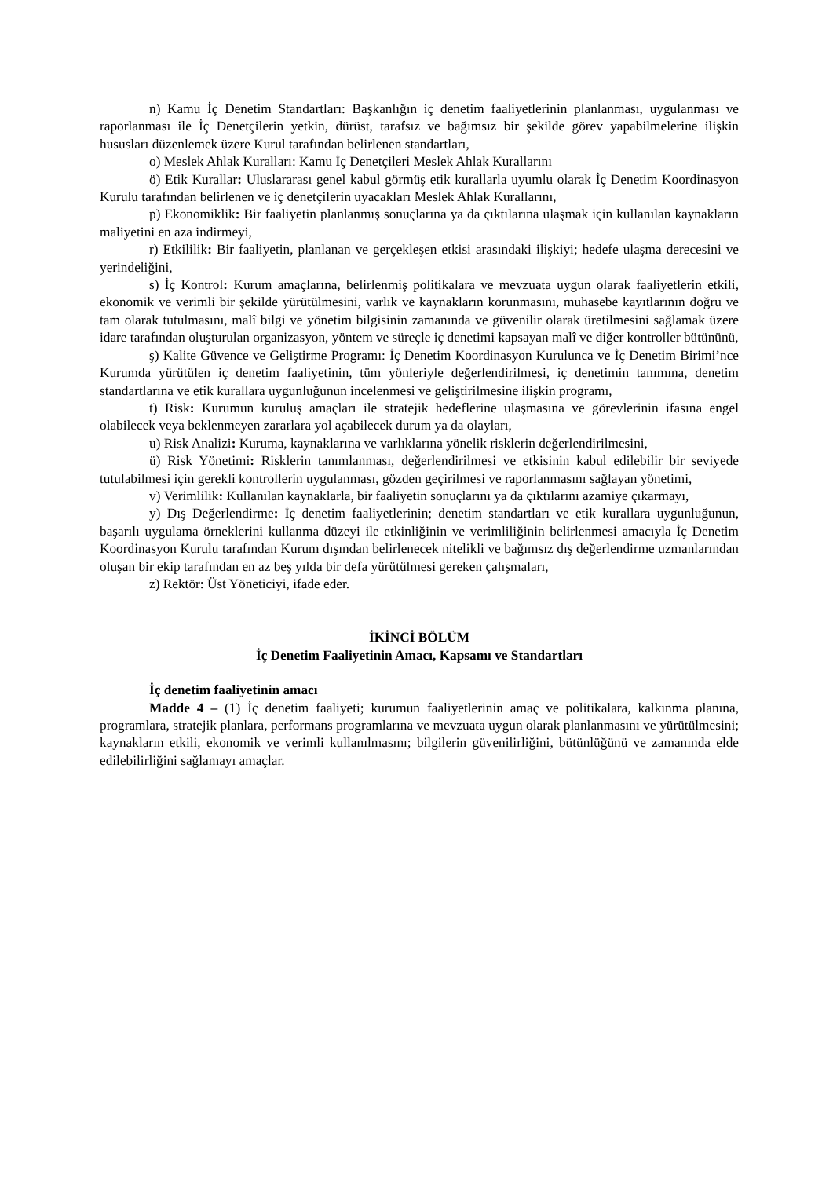n) Kamu İç Denetim Standartları: Başkanlığın iç denetim faaliyetlerinin planlanması, uygulanması ve raporlanması ile İç Denetçilerin yetkin, dürüst, tarafsız ve bağımsız bir şekilde görev yapabilmelerine ilişkin hususları düzenlemek üzere Kurul tarafından belirlenen standartları,
o) Meslek Ahlak Kuralları: Kamu İç Denetçileri Meslek Ahlak Kurallarını
ö) Etik Kurallar: Uluslararası genel kabul görmüş etik kurallarla uyumlu olarak İç Denetim Koordinasyon Kurulu tarafından belirlenen ve iç denetçilerin uyacakları Meslek Ahlak Kurallarını,
p) Ekonomiklik: Bir faaliyetin planlanmış sonuçlarına ya da çıktılarına ulaşmak için kullanılan kaynakların maliyetini en aza indirmeyi,
r) Etkililik: Bir faaliyetin, planlanan ve gerçekleşen etkisi arasındaki ilişkiyi; hedefe ulaşma derecesini ve yerindeliğini,
s) İç Kontrol: Kurum amaçlarına, belirlenmiş politikalara ve mevzuata uygun olarak faaliyetlerin etkili, ekonomik ve verimli bir şekilde yürütülmesini, varlık ve kaynakların korunmasını, muhasebe kayıtlarının doğru ve tam olarak tutulmasını, malî bilgi ve yönetim bilgisinin zamanında ve güvenilir olarak üretilmesini sağlamak üzere idare tarafından oluşturulan organizasyon, yöntem ve süreçle iç denetimi kapsayan malî ve diğer kontroller bütününü,
ş) Kalite Güvence ve Geliştirme Programı: İç Denetim Koordinasyon Kurulunca ve İç Denetim Birimi’nce Kurumda yürütülen iç denetim faaliyetinin, tüm yönleriyle değerlendirilmesi, iç denetimin tanımına, denetim standartlarına ve etik kurallara uygunluğunun incelenmesi ve geliştirilmesine ilişkin programı,
t) Risk: Kurumun kuruluş amaçları ile stratejik hedeflerine ulaşmasına ve görevlerinin ifasına engel olabilecek veya beklenmeyen zararlara yol açabilecek durum ya da olayları,
u) Risk Analizi: Kuruma, kaynaklarına ve varlıklarına yönelik risklerin değerlendirilmesini,
ü) Risk Yönetimi: Risklerin tanımlanması, değerlendirilmesi ve etkisinin kabul edilebilir bir seviyede tutulabilmesi için gerekli kontrollerin uygulanması, gözden geçirilmesi ve raporlanmasını sağlayan yönetimi,
v) Verimlilik: Kullanılan kaynaklarla, bir faaliyetin sonuçlarını ya da çıktılarını azamiye çıkarmayı,
y) Dış Değerlendirme: İç denetim faaliyetlerinin; denetim standartları ve etik kurallara uygunluğunun, başarılı uygulama örneklerini kullanma düzeyi ile etkinliğinin ve verimliliğinin belirlenmesi amacıyla İç Denetim Koordinasyon Kurulu tarafından Kurum dışından belirlenecek nitelikli ve bağımsız dış değerlendirme uzmanlarından oluşan bir ekip tarafından en az beş yılda bir defa yürütülmesi gereken çalışmaları,
z) Rektör: Üst Yöneticiyi, ifade eder.
İKİNCİ BÖLÜM
İç Denetim Faaliyetinin Amacı, Kapsamı ve Standartları
İç denetim faaliyetinin amacı
Madde 4 – (1) İç denetim faaliyeti; kurumun faaliyetlerinin amaç ve politikalara, kalkınma planına, programlara, stratejik planlara, performans programlarına ve mevzuata uygun olarak planlanmasını ve yürütülmesini; kaynakların etkili, ekonomik ve verimli kullanılmasını; bilgilerin güvenilirliğini, bütünlüğünü ve zamanında elde edilebilirliğini sağlamayı amaçlar.